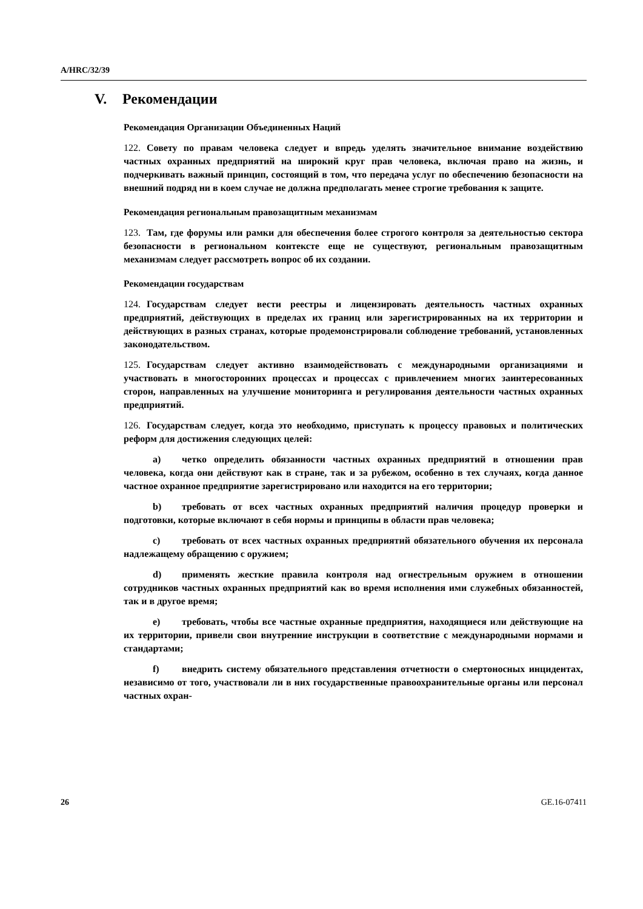A/HRC/32/39
V. Рекомендации
Рекомендация Организации Объединенных Наций
122. Совету по правам человека следует и впредь уделять значительное внимание воздействию частных охранных предприятий на широкий круг прав человека, включая право на жизнь, и подчеркивать важный принцип, состоящий в том, что передача услуг по обеспечению безопасности на внешний подряд ни в коем случае не должна предполагать менее строгие требования к защите.
Рекомендация региональным правозащитным механизмам
123. Там, где форумы или рамки для обеспечения более строгого контроля за деятельностью сектора безопасности в региональном контексте еще не существуют, региональным правозащитным механизмам следует рассмотреть вопрос об их создании.
Рекомендации государствам
124. Государствам следует вести реестры и лицензировать деятельность частных охранных предприятий, действующих в пределах их границ или зарегистрированных на их территории и действующих в разных странах, которые продемонстрировали соблюдение требований, установленных законодательством.
125. Государствам следует активно взаимодействовать с международными организациями и участвовать в многосторонних процессах и процессах с привлечением многих заинтересованных сторон, направленных на улучшение мониторинга и регулирования деятельности частных охранных предприятий.
126. Государствам следует, когда это необходимо, приступать к процессу правовых и политических реформ для достижения следующих целей:
a) четко определить обязанности частных охранных предприятий в отношении прав человека, когда они действуют как в стране, так и за рубежом, особенно в тех случаях, когда данное частное охранное предприятие зарегистрировано или находится на его территории;
b) требовать от всех частных охранных предприятий наличия процедур проверки и подготовки, которые включают в себя нормы и принципы в области прав человека;
c) требовать от всех частных охранных предприятий обязательного обучения их персонала надлежащему обращению с оружием;
d) применять жесткие правила контроля над огнестрельным оружием в отношении сотрудников частных охранных предприятий как во время исполнения ими служебных обязанностей, так и в другое время;
e) требовать, чтобы все частные охранные предприятия, находящиеся или действующие на их территории, привели свои внутренние инструкции в соответствие с международными нормами и стандартами;
f) внедрить систему обязательного представления отчетности о смертоносных инцидентах, независимо от того, участвовали ли в них государственные правоохранительные органы или персонал частных охран-
26 GE.16-07411